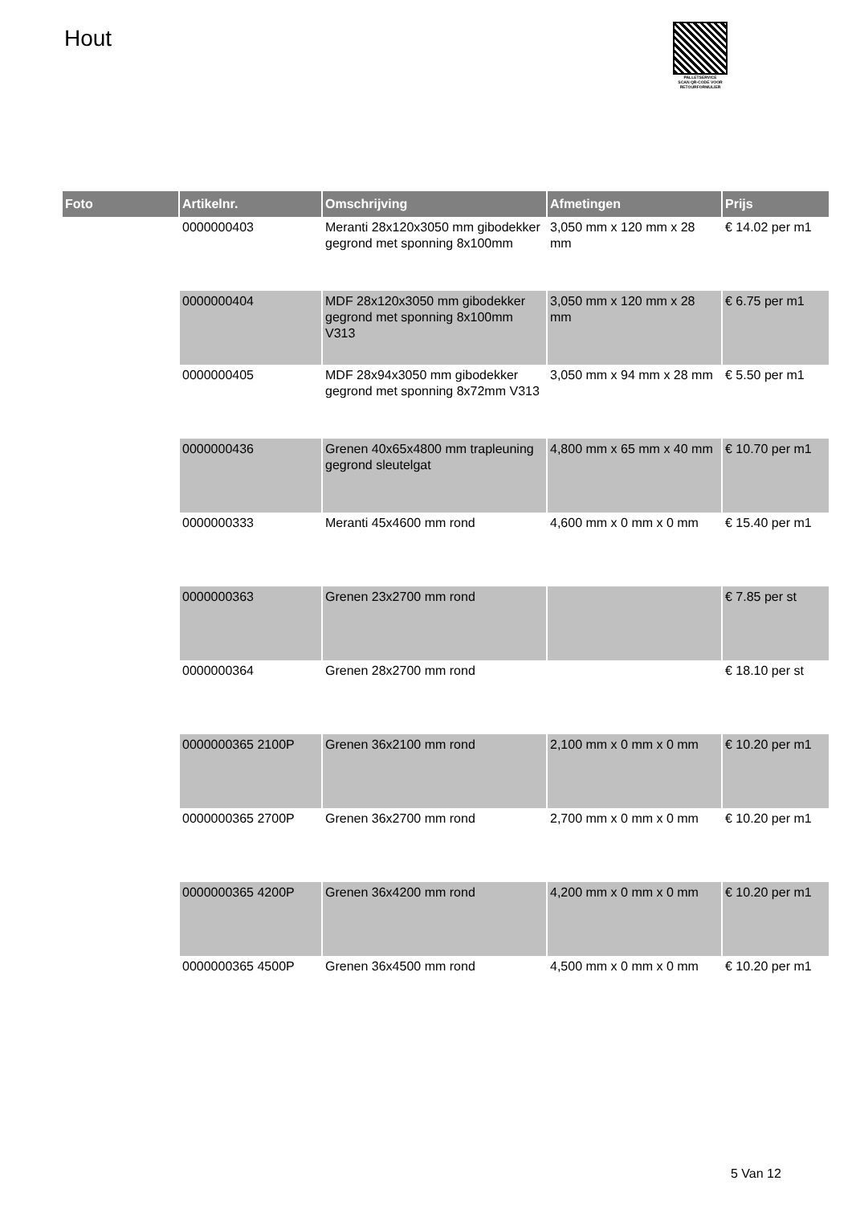Hout
PALLETSERVICE
SCAN QR-CODE VOOR RETOURFORMULIER
| Foto | Artikelnr. | Omschrijving | Afmetingen | Prijs |
| --- | --- | --- | --- | --- |
| | 0000000403 | Meranti 28x120x3050 mm gibodekker gegrond met sponning 8x100mm | 3,050 mm x 120 mm x 28 mm | € 14.02 per m1 |
| | 0000000404 | MDF 28x120x3050 mm gibodekker gegrond met sponning 8x100mm V313 | 3,050 mm x 120 mm x 28 mm | € 6.75 per m1 |
| | 0000000405 | MDF 28x94x3050 mm gibodekker gegrond met sponning 8x72mm V313 | 3,050 mm x 94 mm x 28 mm | € 5.50 per m1 |
| | 0000000436 | Grenen 40x65x4800 mm trapleuning gegrond sleutelgat | 4,800 mm x 65 mm x 40 mm | € 10.70 per m1 |
| | 0000000333 | Meranti 45x4600 mm rond | 4,600 mm x 0 mm x 0 mm | € 15.40 per m1 |
| | 0000000363 | Grenen 23x2700 mm rond | | € 7.85 per st |
| | 0000000364 | Grenen 28x2700 mm rond | | € 18.10 per st |
| | 0000000365 2100P | Grenen 36x2100 mm rond | 2,100 mm x 0 mm x 0 mm | € 10.20 per m1 |
| | 0000000365 2700P | Grenen 36x2700 mm rond | 2,700 mm x 0 mm x 0 mm | € 10.20 per m1 |
| | 0000000365 4200P | Grenen 36x4200 mm rond | 4,200 mm x 0 mm x 0 mm | € 10.20 per m1 |
| | 0000000365 4500P | Grenen 36x4500 mm rond | 4,500 mm x 0 mm x 0 mm | € 10.20 per m1 |
5 Van 12